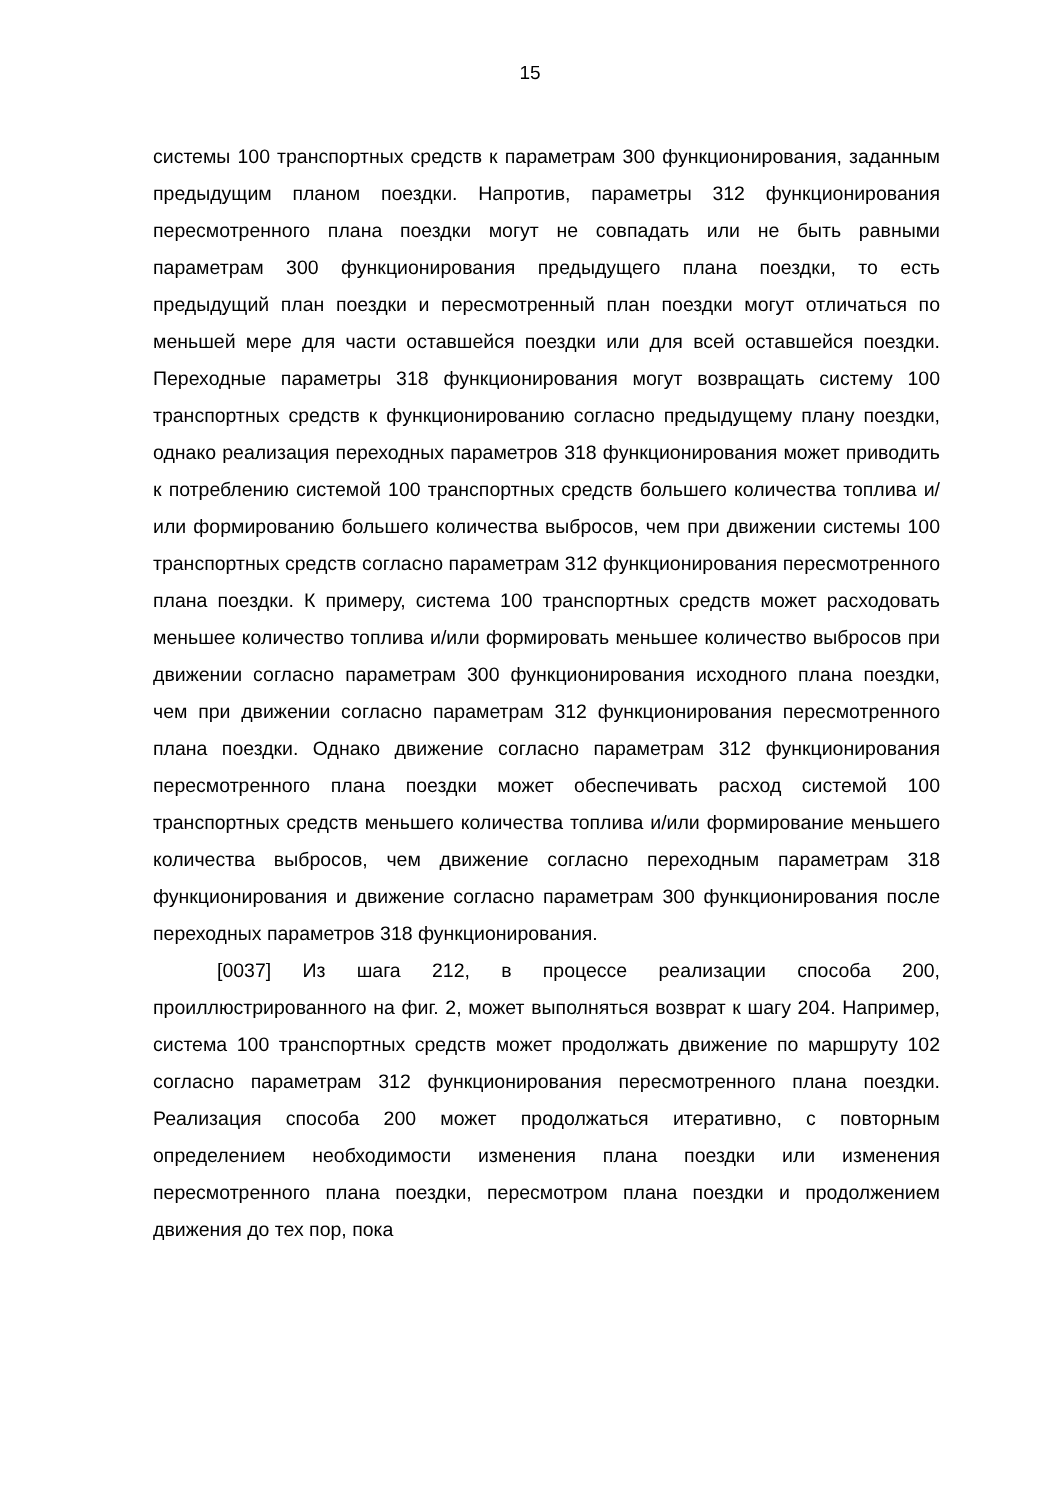15
системы 100 транспортных средств к параметрам 300 функционирования, заданным предыдущим планом поездки. Напротив, параметры 312 функционирования пересмотренного плана поездки могут не совпадать или не быть равными параметрам 300 функционирования предыдущего плана поездки, то есть предыдущий план поездки и пересмотренный план поездки могут отличаться по меньшей мере для части оставшейся поездки или для всей оставшейся поездки. Переходные параметры 318 функционирования могут возвращать систему 100 транспортных средств к функционированию согласно предыдущему плану поездки, однако реализация переходных параметров 318 функционирования может приводить к потреблению системой 100 транспортных средств большего количества топлива и/или формированию большего количества выбросов, чем при движении системы 100 транспортных средств согласно параметрам 312 функционирования пересмотренного плана поездки. К примеру, система 100 транспортных средств может расходовать меньшее количество топлива и/или формировать меньшее количество выбросов при движении согласно параметрам 300 функционирования исходного плана поездки, чем при движении согласно параметрам 312 функционирования пересмотренного плана поездки. Однако движение согласно параметрам 312 функционирования пересмотренного плана поездки может обеспечивать расход системой 100 транспортных средств меньшего количества топлива и/или формирование меньшего количества выбросов, чем движение согласно переходным параметрам 318 функционирования и движение согласно параметрам 300 функционирования после переходных параметров 318 функционирования.
[0037] Из шага 212, в процессе реализации способа 200, проиллюстрированного на фиг. 2, может выполняться возврат к шагу 204. Например, система 100 транспортных средств может продолжать движение по маршруту 102 согласно параметрам 312 функционирования пересмотренного плана поездки. Реализация способа 200 может продолжаться итеративно, с повторным определением необходимости изменения плана поездки или изменения пересмотренного плана поездки, пересмотром плана поездки и продолжением движения до тех пор, пока